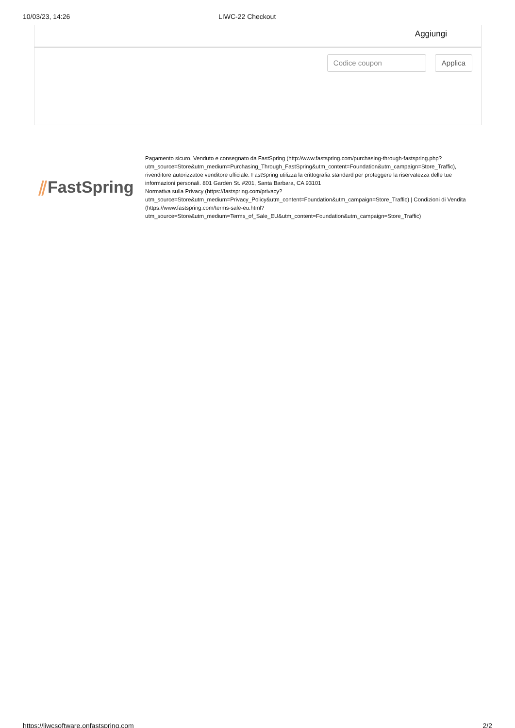10/03/23, 14:26 LIWC-22 Checkout
Aggiungi
Codice coupon Applica
⫽FastSpring
Pagamento sicuro. Venduto e consegnato da FastSpring (http://www.fastspring.com/purchasing-through-fastspring.php?utm_source=Store&utm_medium=Purchasing_Through_FastSpring&utm_content=Foundation&utm_campaign=Store_Traffic), rivenditore autorizzatoe venditore ufficiale. FastSpring utilizza la crittografia standard per proteggere la riservatezza delle tue informazioni personali. 801 Garden St. #201, Santa Barbara, CA 93101
Normativa sulla Privacy (https://fastspring.com/privacy?utm_source=Store&utm_medium=Privacy_Policy&utm_content=Foundation&utm_campaign=Store_Traffic) | Condizioni di Vendita (https://www.fastspring.com/terms-sale-eu.html?utm_source=Store&utm_medium=Terms_of_Sale_EU&utm_content=Foundation&utm_campaign=Store_Traffic)
https://liwcsoftware.onfastspring.com 2/2